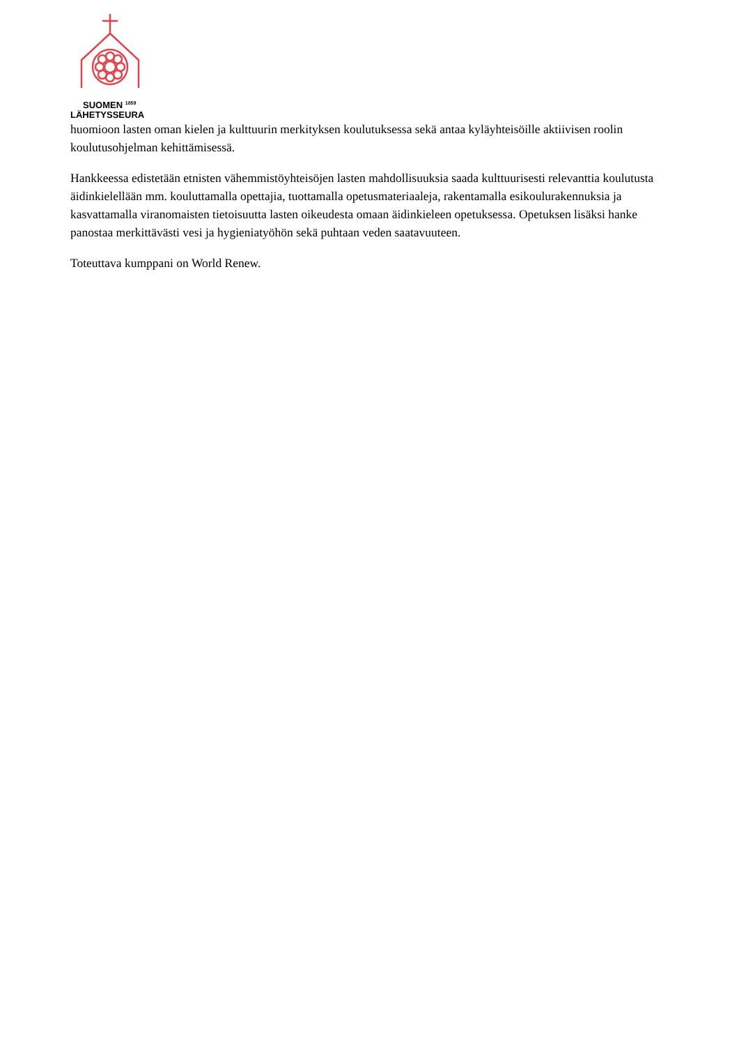SUOMEN <sup>1859</sup>
LÄHETYSSEURA
huomioon lasten oman kielen ja kulttuurin merkityksen koulutuksessa sekä antaa kyläyhteisöille aktiivisen roolin koulutusohjelman kehittämisessä.
Hankkeessa edistetään etnisten vähemmistöyhteisöjen lasten mahdollisuuksia saada kulttuurisesti relevanttia koulutusta äidinkielellään mm. kouluttamalla opettajia, tuottamalla opetusmateriaaleja, rakentamalla esikoulurakennuksia ja kasvattamalla viranomaisten tietoisuutta lasten oikeudesta omaan äidinkieleen opetuksessa. Opetuksen lisäksi hanke panostaa merkittävästi vesi ja hygieniatyöhön sekä puhtaan veden saatavuuteen.
Toteuttava kumppani on World Renew.